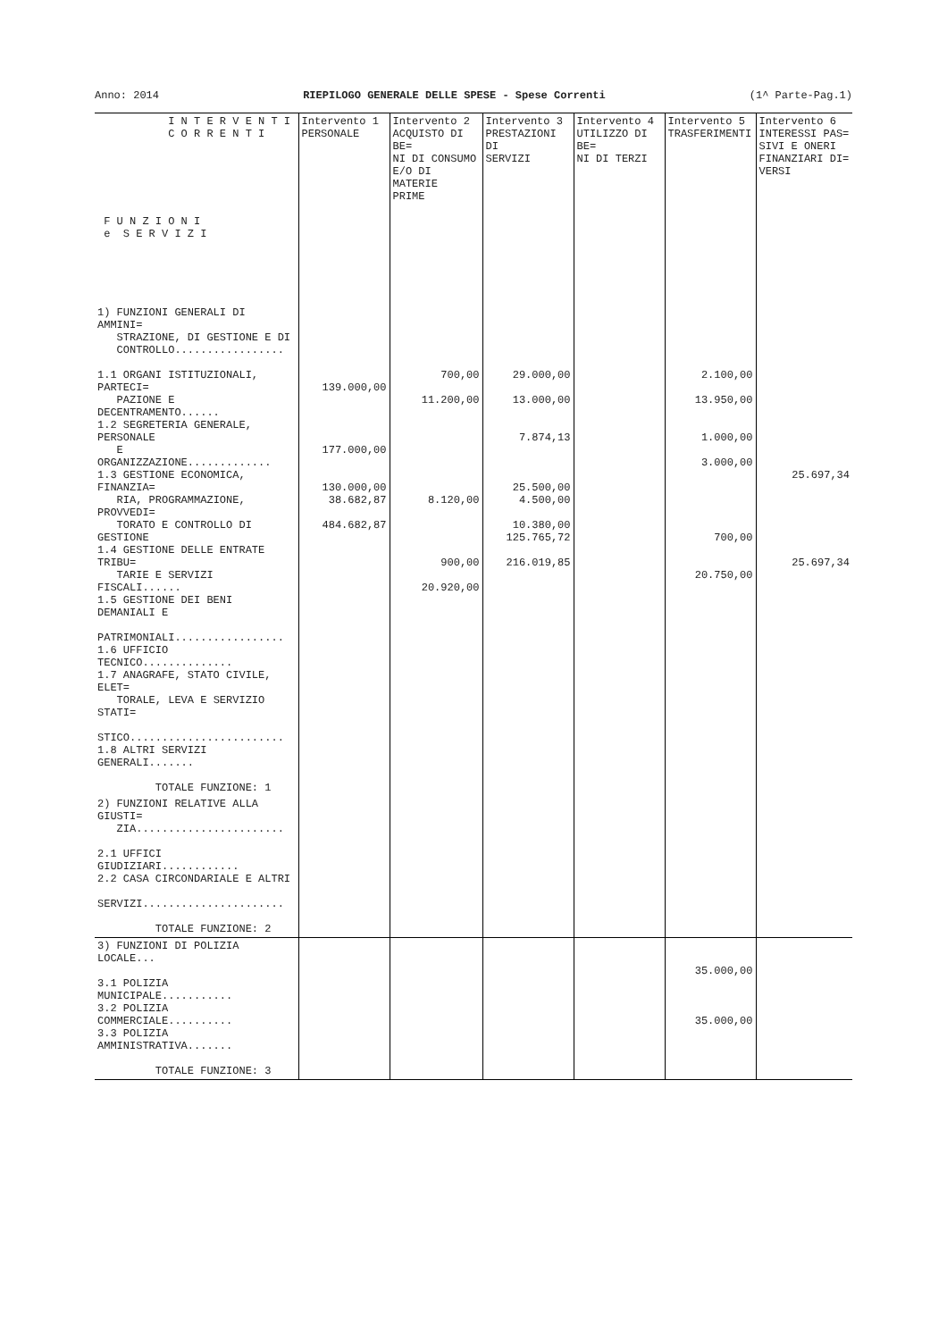Anno: 2014 RIEPILOGO GENERALE DELLE SPESE - Spese Correnti (1^ Parte-Pag.1)
| I N T E R V E N T I C O R R E N T I F U N Z I O N I e S E R V I Z I | Intervento 1 PERSONALE | Intervento 2 ACQUISTO DI BE= NI DI CONSUMO E/O DI MATERIE PRIME | Intervento 3 PRESTAZIONI DI SERVIZI | Intervento 4 UTILIZZO DI BE= NI DI TERZI | Intervento 5 TRASFERIMENTI | Intervento 6 INTERESSI PAS= SIVI E ONERI FINANZIARI DI= VERSI |
| --- | --- | --- | --- | --- | --- | --- |
| 1) FUNZIONI GENERALI DI AMMINI= STRAZIONE, DI GESTIONE E DI CONTROLLO................. 1.1 ORGANI ISTITUZIONALI, PARTECI= PAZIONE E DECENTRAMENTO...... 1.2 SEGRETERIA GENERALE, PERSONALE E ORGANIZZAZIONE............. 1.3 GESTIONE ECONOMICA, FINANZIA= RIA, PROGRAMMAZIONE, PROVVEDI= TORATO E CONTROLLO DI GESTIONE 1.4 GESTIONE DELLE ENTRATE TRIBU= TARIE E SERVIZI FISCALI...... 1.5 GESTIONE DEI BENI DEMANIALI E PATRIMONIALI................. 1.6 UFFICIO TECNICO.............. 1.7 ANAGRAFE, STATO CIVILE, ELET= TORALE, LEVA E SERVIZIO STATI= STICO........................ 1.8 ALTRI SERVIZI GENERALI....... TOTALE FUNZIONE: 1 | 139.000,00 177.000,00 130.000,00 38.682,87 484.682,87 | 700,00 11.200,00 8.120,00 900,00 20.920,00 | 29.000,00 13.000,00 7.874,13 25.500,00 4.500,00 10.380,00 125.765,72 216.019,85 | | 2.100,00 13.950,00 1.000,00 3.000,00 700,00 20.750,00 | 25.697,34 25.697,34 |
| 2) FUNZIONI RELATIVE ALLA GIUSTI= ZIA....................... 2.1 UFFICI GIUDIZIARI............ 2.2 CASA CIRCONDARIALE E ALTRI SERVIZI...................... TOTALE FUNZIONE: 2 | | | | | | |
| 3) FUNZIONI DI POLIZIA LOCALE... 3.1 POLIZIA MUNICIPALE........... 3.2 POLIZIA COMMERCIALE.......... 3.3 POLIZIA AMMINISTRATIVA....... TOTALE FUNZIONE: 3 | | | | | 35.000,00 35.000,00 | |